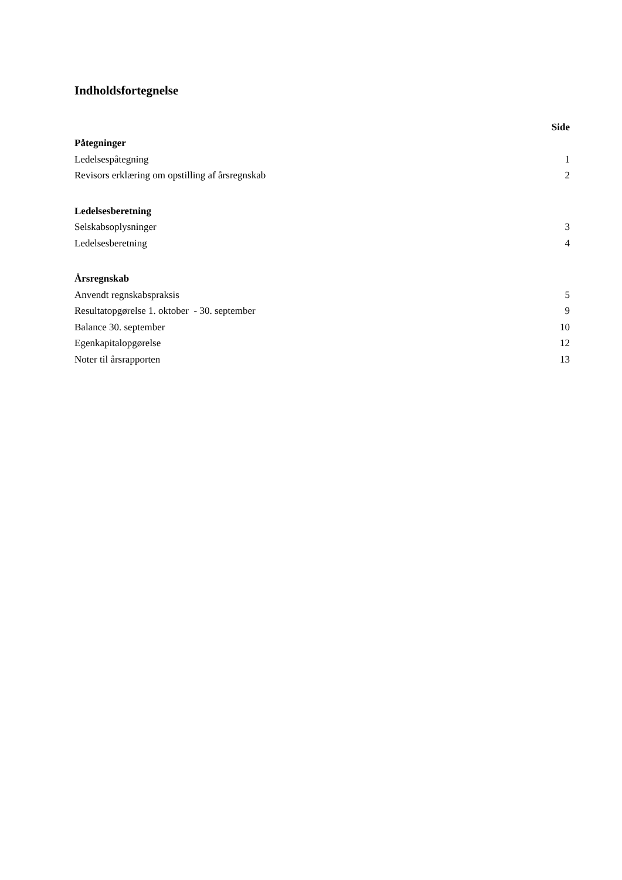Indholdsfortegnelse
| | Side |
| --- | --- |
| Påtegninger | |
| Ledelsespåtegning | 1 |
| Revisors erklæring om opstilling af årsregnskab | 2 |
| Ledelsesberetning | |
| Selskabsoplysninger | 3 |
| Ledelsesberetning | 4 |
| Årsregnskab | |
| Anvendt regnskabspraksis | 5 |
| Resultatopgørelse 1. oktober - 30. september | 9 |
| Balance 30. september | 10 |
| Egenkapitalopgørelse | 12 |
| Noter til årsrapporten | 13 |